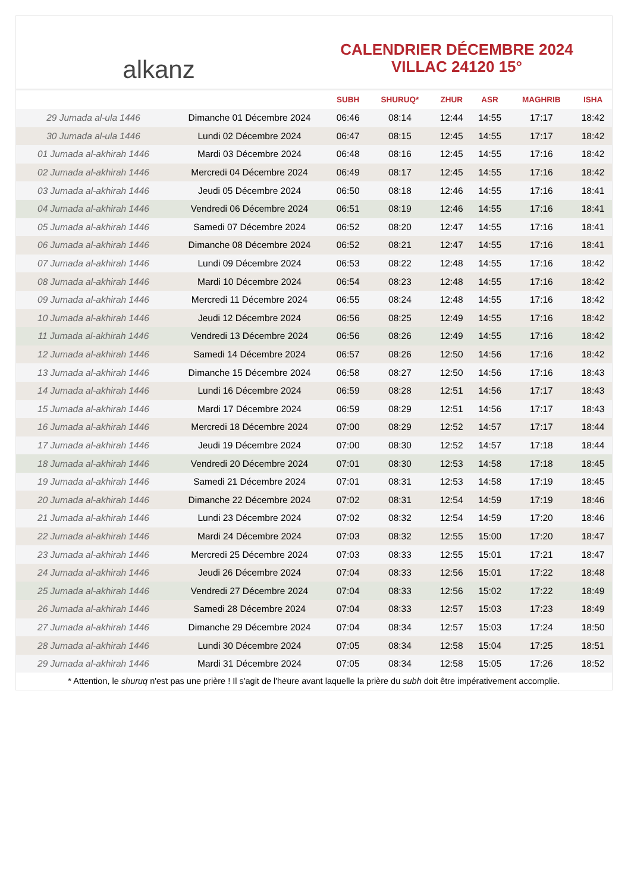alkanz
CALENDRIER DÉCEMBRE 2024
VILLAC 24120 15°
| | | SUBH | SHURUQ* | ZHUR | ASR | MAGHRIB | ISHA |
| --- | --- | --- | --- | --- | --- | --- | --- |
| 29 Jumada al-ula 1446 | Dimanche 01 Décembre 2024 | 06:46 | 08:14 | 12:44 | 14:55 | 17:17 | 18:42 |
| 30 Jumada al-ula 1446 | Lundi 02 Décembre 2024 | 06:47 | 08:15 | 12:45 | 14:55 | 17:17 | 18:42 |
| 01 Jumada al-akhirah 1446 | Mardi 03 Décembre 2024 | 06:48 | 08:16 | 12:45 | 14:55 | 17:16 | 18:42 |
| 02 Jumada al-akhirah 1446 | Mercredi 04 Décembre 2024 | 06:49 | 08:17 | 12:45 | 14:55 | 17:16 | 18:42 |
| 03 Jumada al-akhirah 1446 | Jeudi 05 Décembre 2024 | 06:50 | 08:18 | 12:46 | 14:55 | 17:16 | 18:41 |
| 04 Jumada al-akhirah 1446 | Vendredi 06 Décembre 2024 | 06:51 | 08:19 | 12:46 | 14:55 | 17:16 | 18:41 |
| 05 Jumada al-akhirah 1446 | Samedi 07 Décembre 2024 | 06:52 | 08:20 | 12:47 | 14:55 | 17:16 | 18:41 |
| 06 Jumada al-akhirah 1446 | Dimanche 08 Décembre 2024 | 06:52 | 08:21 | 12:47 | 14:55 | 17:16 | 18:41 |
| 07 Jumada al-akhirah 1446 | Lundi 09 Décembre 2024 | 06:53 | 08:22 | 12:48 | 14:55 | 17:16 | 18:42 |
| 08 Jumada al-akhirah 1446 | Mardi 10 Décembre 2024 | 06:54 | 08:23 | 12:48 | 14:55 | 17:16 | 18:42 |
| 09 Jumada al-akhirah 1446 | Mercredi 11 Décembre 2024 | 06:55 | 08:24 | 12:48 | 14:55 | 17:16 | 18:42 |
| 10 Jumada al-akhirah 1446 | Jeudi 12 Décembre 2024 | 06:56 | 08:25 | 12:49 | 14:55 | 17:16 | 18:42 |
| 11 Jumada al-akhirah 1446 | Vendredi 13 Décembre 2024 | 06:56 | 08:26 | 12:49 | 14:55 | 17:16 | 18:42 |
| 12 Jumada al-akhirah 1446 | Samedi 14 Décembre 2024 | 06:57 | 08:26 | 12:50 | 14:56 | 17:16 | 18:42 |
| 13 Jumada al-akhirah 1446 | Dimanche 15 Décembre 2024 | 06:58 | 08:27 | 12:50 | 14:56 | 17:16 | 18:43 |
| 14 Jumada al-akhirah 1446 | Lundi 16 Décembre 2024 | 06:59 | 08:28 | 12:51 | 14:56 | 17:17 | 18:43 |
| 15 Jumada al-akhirah 1446 | Mardi 17 Décembre 2024 | 06:59 | 08:29 | 12:51 | 14:56 | 17:17 | 18:43 |
| 16 Jumada al-akhirah 1446 | Mercredi 18 Décembre 2024 | 07:00 | 08:29 | 12:52 | 14:57 | 17:17 | 18:44 |
| 17 Jumada al-akhirah 1446 | Jeudi 19 Décembre 2024 | 07:00 | 08:30 | 12:52 | 14:57 | 17:18 | 18:44 |
| 18 Jumada al-akhirah 1446 | Vendredi 20 Décembre 2024 | 07:01 | 08:30 | 12:53 | 14:58 | 17:18 | 18:45 |
| 19 Jumada al-akhirah 1446 | Samedi 21 Décembre 2024 | 07:01 | 08:31 | 12:53 | 14:58 | 17:19 | 18:45 |
| 20 Jumada al-akhirah 1446 | Dimanche 22 Décembre 2024 | 07:02 | 08:31 | 12:54 | 14:59 | 17:19 | 18:46 |
| 21 Jumada al-akhirah 1446 | Lundi 23 Décembre 2024 | 07:02 | 08:32 | 12:54 | 14:59 | 17:20 | 18:46 |
| 22 Jumada al-akhirah 1446 | Mardi 24 Décembre 2024 | 07:03 | 08:32 | 12:55 | 15:00 | 17:20 | 18:47 |
| 23 Jumada al-akhirah 1446 | Mercredi 25 Décembre 2024 | 07:03 | 08:33 | 12:55 | 15:01 | 17:21 | 18:47 |
| 24 Jumada al-akhirah 1446 | Jeudi 26 Décembre 2024 | 07:04 | 08:33 | 12:56 | 15:01 | 17:22 | 18:48 |
| 25 Jumada al-akhirah 1446 | Vendredi 27 Décembre 2024 | 07:04 | 08:33 | 12:56 | 15:02 | 17:22 | 18:49 |
| 26 Jumada al-akhirah 1446 | Samedi 28 Décembre 2024 | 07:04 | 08:33 | 12:57 | 15:03 | 17:23 | 18:49 |
| 27 Jumada al-akhirah 1446 | Dimanche 29 Décembre 2024 | 07:04 | 08:34 | 12:57 | 15:03 | 17:24 | 18:50 |
| 28 Jumada al-akhirah 1446 | Lundi 30 Décembre 2024 | 07:05 | 08:34 | 12:58 | 15:04 | 17:25 | 18:51 |
| 29 Jumada al-akhirah 1446 | Mardi 31 Décembre 2024 | 07:05 | 08:34 | 12:58 | 15:05 | 17:26 | 18:52 |
* Attention, le shuruq n'est pas une prière ! Il s'agit de l'heure avant laquelle la prière du subh doit être impérativement accomplie.